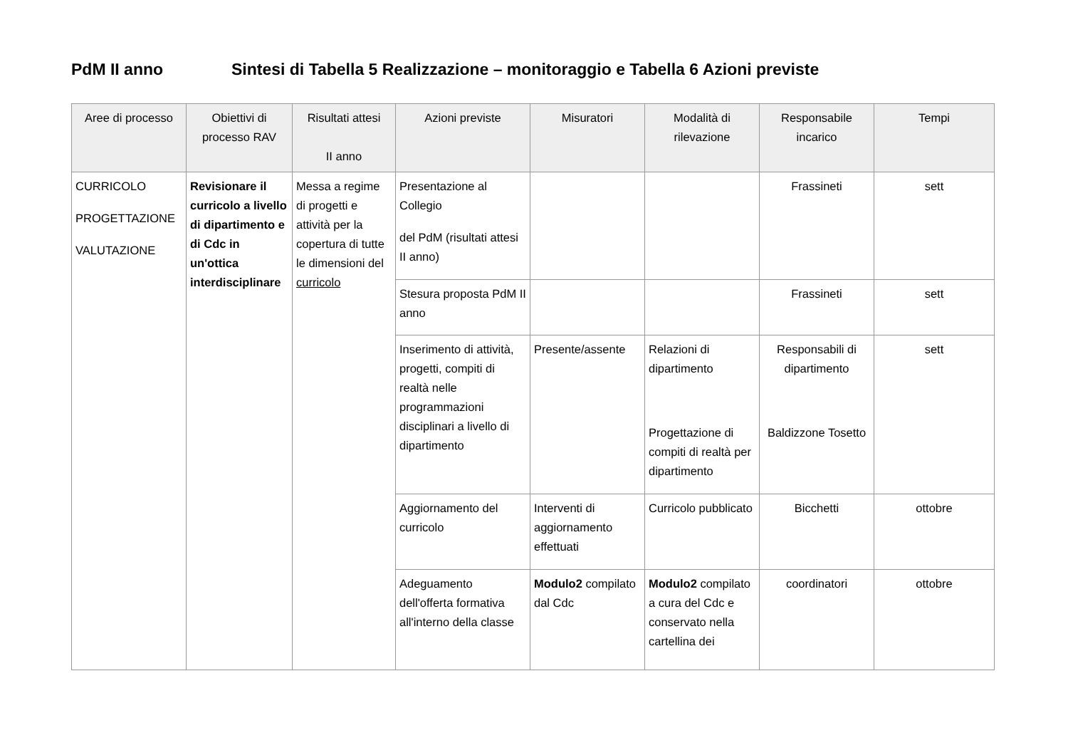PdM II anno Sintesi di Tabella 5 Realizzazione – monitoraggio e Tabella 6 Azioni previste
| Aree di processo | Obiettivi di processo RAV | Risultati attesi II anno | Azioni previste | Misuratori | Modalità di rilevazione | Responsabile incarico | Tempi |
| --- | --- | --- | --- | --- | --- | --- | --- |
| CURRICOLO PROGETTAZIONE VALUTAZIONE | Revisionare il curricolo a livello di dipartimento e di Cdc in un'ottica interdisciplinare | Messa a regime di progetti e attività per la copertura di tutte le dimensioni del curricolo | Presentazione al Collegio del PdM (risultati attesi II anno) | | | Frassineti | sett |
| | | | Stesura proposta PdM II anno | | | Frassineti | sett |
| | | | Inserimento di attività, progetti, compiti di realtà nelle programmazioni disciplinari a livello di dipartimento | Presente/assente | Relazioni di dipartimento Progettazione di compiti di realtà per dipartimento | Responsabili di dipartimento Baldizzone Tosetto | sett |
| | | | Aggiornamento del curricolo | Interventi di aggiornamento effettuati | Curricolo pubblicato | Bicchetti | ottobre |
| | | | Adeguamento dell'offerta formativa all'interno della classe | Modulo2 compilato dal Cdc | Modulo2 compilato a cura del Cdc e conservato nella cartellina dei | coordinatori | ottobre |